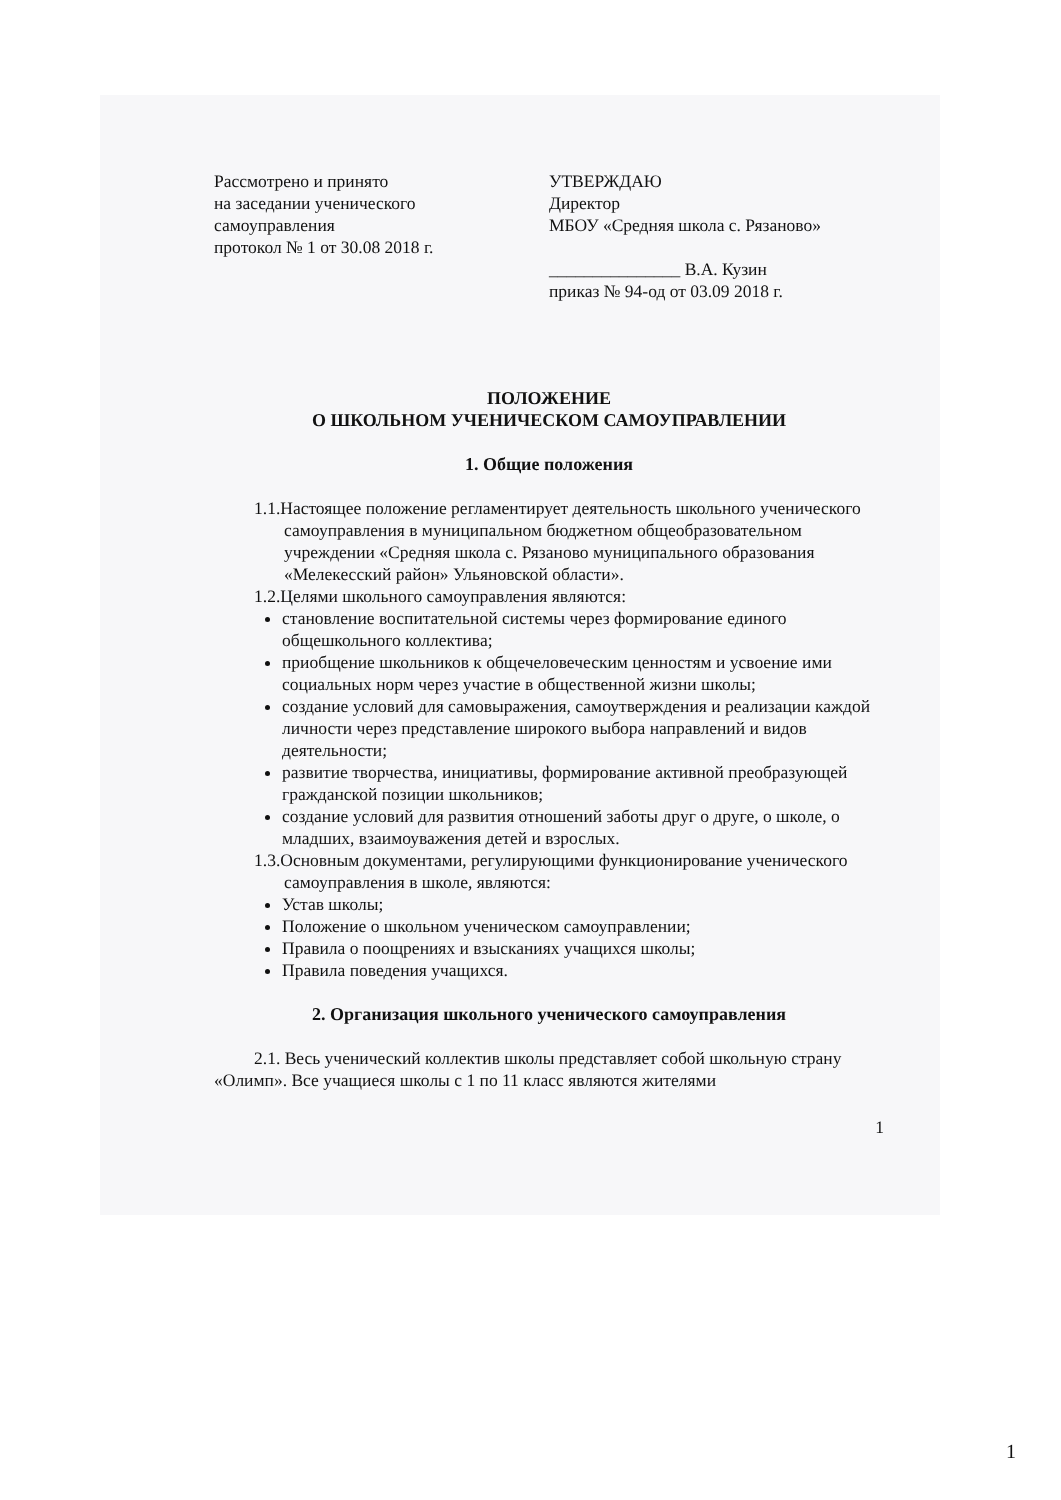Рассмотрено и принято
на заседании ученического
самоуправления
протокол № 1 от 30.08 2018 г.
УТВЕРЖДАЮ
Директор
МБОУ «Средняя школа с. Рязаново»
_______________ В.А. Кузин
приказ № 94-од от 03.09 2018 г.
ПОЛОЖЕНИЕ
О ШКОЛЬНОМ УЧЕНИЧЕСКОМ САМОУПРАВЛЕНИИ
1. Общие положения
1.1.Настоящее положение регламентирует деятельность школьного ученического самоуправления в муниципальном бюджетном общеобразовательном учреждении «Средняя школа с. Рязаново муниципального образования «Мелекесский район» Ульяновской области».
1.2.Целями школьного самоуправления являются:
становление воспитательной системы через формирование единого общешкольного коллектива;
приобщение школьников к общечеловеческим ценностям и усвоение ими социальных норм через участие в общественной жизни школы;
создание условий для самовыражения, самоутверждения и реализации каждой личности через представление широкого выбора направлений и видов деятельности;
развитие творчества, инициативы, формирование активной преобразующей гражданской позиции школьников;
создание условий для развития отношений заботы друг о друге, о школе, о младших, взаимоуважения детей и взрослых.
1.3.Основным документами, регулирующими функционирование ученического
самоуправления в школе, являются:
Устав школы;
Положение о школьном ученическом самоуправлении;
Правила о поощрениях и взысканиях учащихся школы;
Правила поведения учащихся.
2. Организация школьного ученического самоуправления
2.1. Весь ученический коллектив школы представляет собой школьную страну «Олимп». Все учащиеся школы с 1 по 11 класс являются жителями
1
1